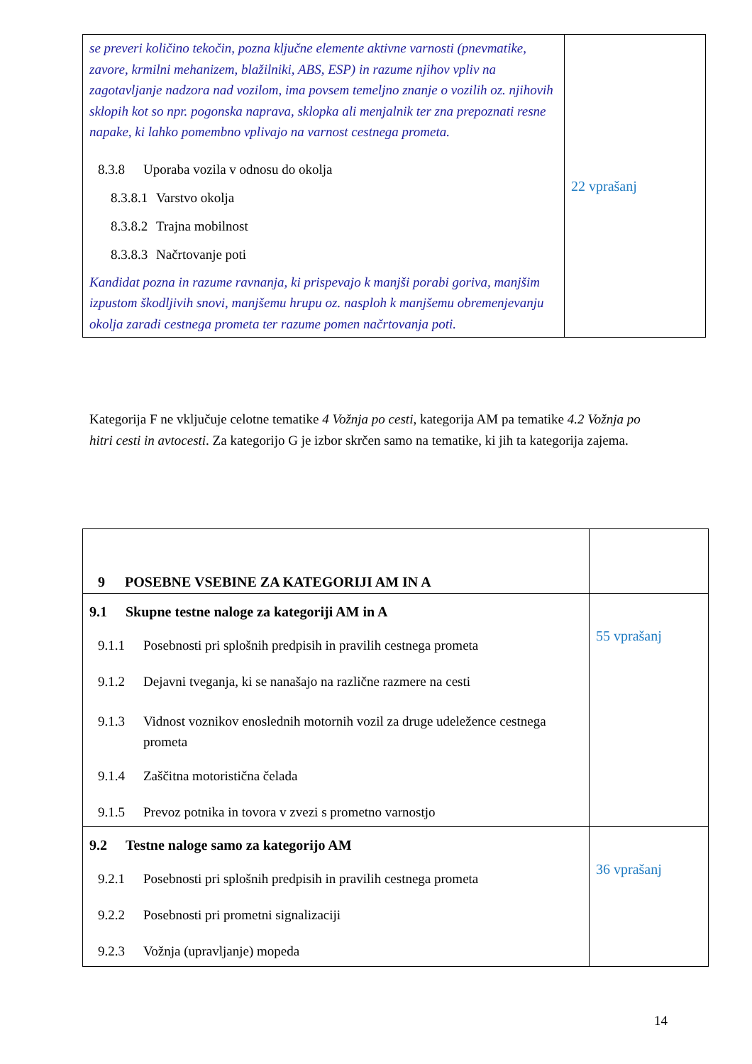| se preveri količino tekočin, pozna ključne elemente aktivne varnosti (pnevmatike, zavore, krmilni mehanizem, blažilniki, ABS, ESP) in razume njihov vpliv na zagotavljanje nadzora nad vozilom, ima povsem temeljno znanje o vozilih oz. njihovih sklopih kot so npr. pogonska naprava, sklopka ali menjalnik ter zna prepoznati resne napake, ki lahko pomembno vplivajo na varnost cestnega prometa. 8.3.8 Uporaba vozila v odnosu do okolja 8.3.8.1 Varstvo okolja 8.3.8.2 Trajna mobilnost 8.3.8.3 Načrtovanje poti Kandidat pozna in razume ravnanja, ki prispevajo k manjši porabi goriva, manjšim izpustom škodljivih snovi, manjšemu hrupu oz. nasploh k manjšemu obremenjevanju okolja zaradi cestnega prometa ter razume pomen načrtovanja poti. | 22 vprašanj |
Kategorija F ne vključuje celotne tematike 4 Vožnja po cesti, kategorija AM pa tematike 4.2 Vožnja po hitri cesti in avtocesti. Za kategorijo G je izbor skrčen samo na tematike, ki jih ta kategorija zajema.
| 9 POSEBNE VSEBINE ZA KATEGORIJI AM IN A | |
| 9.1 Skupne testne naloge za kategoriji AM in A 9.1.1 Posebnosti pri splošnih predpisih in pravilih cestnega prometa 9.1.2 Dejavni tveganja, ki se nanašajo na različne razmere na cesti 9.1.3 Vidnost voznikov enoslednih motornih vozil za druge udeležence cestnega prometa 9.1.4 Zaščitna motoristična čelada 9.1.5 Prevoz potnika in tovora v zvezi s prometno varnostjo | 55 vprašanj |
| 9.2 Testne naloge samo za kategorijo AM 9.2.1 Posebnosti pri splošnih predpisih in pravilih cestnega prometa 9.2.2 Posebnosti pri prometni signalizaciji 9.2.3 Vožnja (upravljanje) mopeda | 36 vprašanj |
14